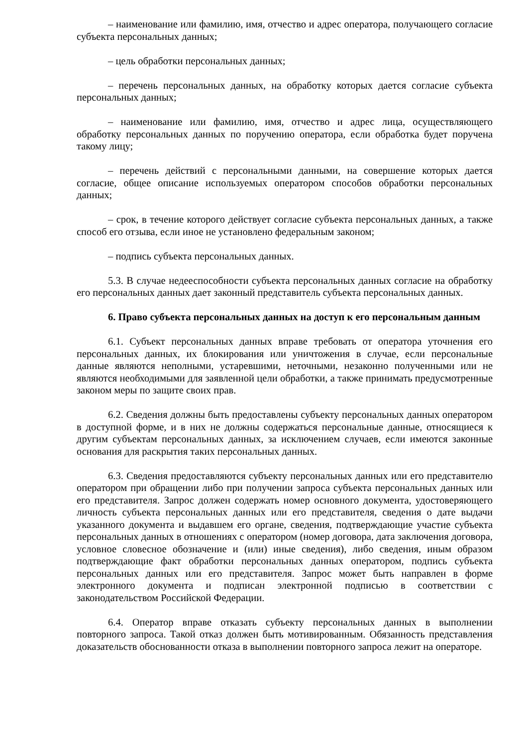– наименование или фамилию, имя, отчество и адрес оператора, получающего согласие субъекта персональных данных;
– цель обработки персональных данных;
– перечень персональных данных, на обработку которых дается согласие субъекта персональных данных;
– наименование или фамилию, имя, отчество и адрес лица, осуществляющего обработку персональных данных по поручению оператора, если обработка будет поручена такому лицу;
– перечень действий с персональными данными, на совершение которых дается согласие, общее описание используемых оператором способов обработки персональных данных;
– срок, в течение которого действует согласие субъекта персональных данных, а также способ его отзыва, если иное не установлено федеральным законом;
– подпись субъекта персональных данных.
5.3. В случае недееспособности субъекта персональных данных согласие на обработку его персональных данных дает законный представитель субъекта персональных данных.
6. Право субъекта персональных данных на доступ к его персональным данным
6.1. Субъект персональных данных вправе требовать от оператора уточнения его персональных данных, их блокирования или уничтожения в случае, если персональные данные являются неполными, устаревшими, неточными, незаконно полученными или не являются необходимыми для заявленной цели обработки, а также принимать предусмотренные законом меры по защите своих прав.
6.2. Сведения должны быть предоставлены субъекту персональных данных оператором в доступной форме, и в них не должны содержаться персональные данные, относящиеся к другим субъектам персональных данных, за исключением случаев, если имеются законные основания для раскрытия таких персональных данных.
6.3. Сведения предоставляются субъекту персональных данных или его представителю оператором при обращении либо при получении запроса субъекта персональных данных или его представителя. Запрос должен содержать номер основного документа, удостоверяющего личность субъекта персональных данных или его представителя, сведения о дате выдачи указанного документа и выдавшем его органе, сведения, подтверждающие участие субъекта персональных данных в отношениях с оператором (номер договора, дата заключения договора, условное словесное обозначение и (или) иные сведения), либо сведения, иным образом подтверждающие факт обработки персональных данных оператором, подпись субъекта персональных данных или его представителя. Запрос может быть направлен в форме электронного документа и подписан электронной подписью в соответствии с законодательством Российской Федерации.
6.4. Оператор вправе отказать субъекту персональных данных в выполнении повторного запроса. Такой отказ должен быть мотивированным. Обязанность представления доказательств обоснованности отказа в выполнении повторного запроса лежит на операторе.